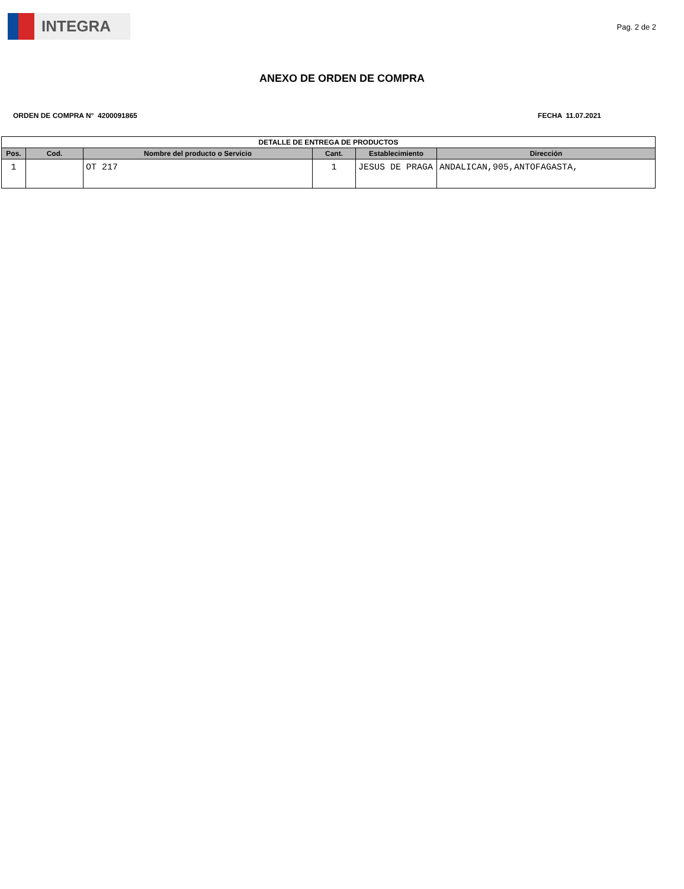INTEGRA
Pag. 2 de 2
ANEXO DE ORDEN DE COMPRA
ORDEN DE COMPRA N° 4200091865 FECHA 11.07.2021
| DETALLE DE ENTREGA DE PRODUCTOS | | | | | |
| --- | --- | --- | --- | --- | --- |
| Pos. | Cod. | Nombre del producto o Servicio | Cant. | Establecimiento | Dirección |
| 1 | | OT 217 | 1 | JESUS DE PRAGA | ANDALICAN,905,ANTOFAGASTA, |